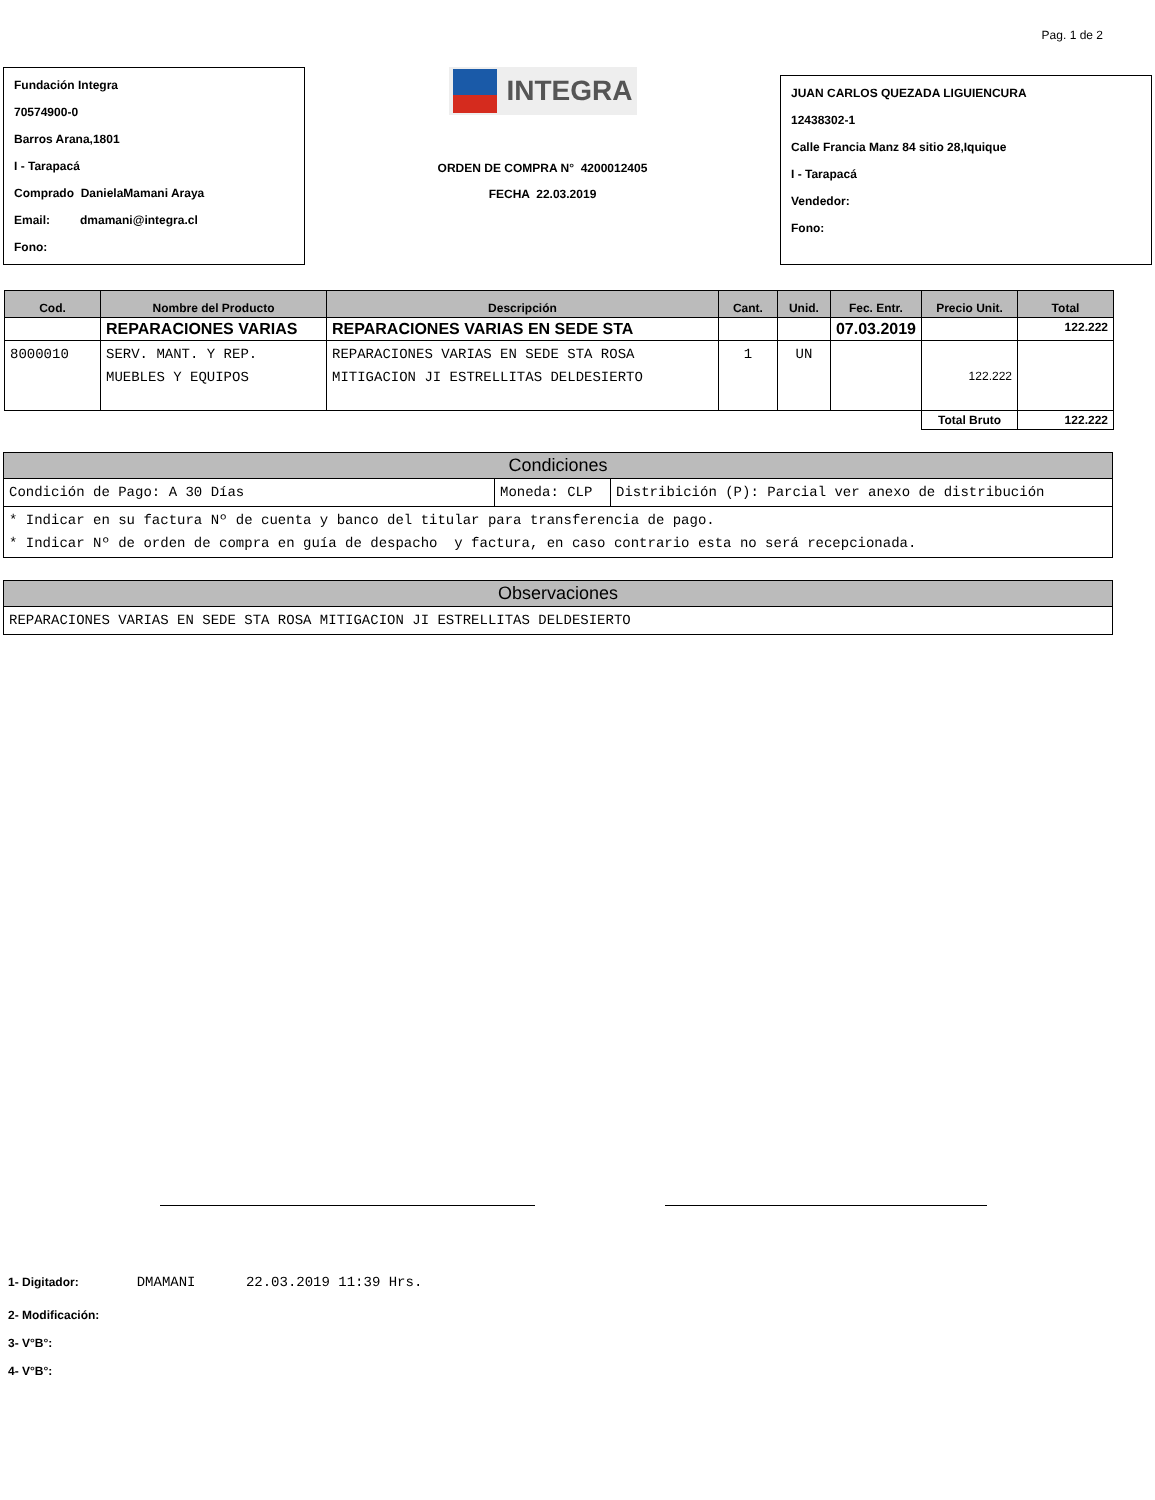Pag. 1 de 2
Fundación Integra
70574900-0
Barros Arana,1801
I - Tarapacá
Comprado DanielaMamani Araya
Email: dmamani@integra.cl
Fono:
INTEGRA
ORDEN DE COMPRA N° 4200012405
FECHA 22.03.2019
JUAN CARLOS QUEZADA LIGUIENCURA
12438302-1
Calle Francia Manz 84 sitio 28,Iquique
I - Tarapacá
Vendedor:
Fono:
| Cod. | Nombre del Producto | Descripción | Cant. | Unid. | Fec. Entr. | Precio Unit. | Total |
| --- | --- | --- | --- | --- | --- | --- | --- |
| | REPARACIONES VARIAS | REPARACIONES VARIAS EN SEDE STA | | | 07.03.2019 | | 122.222 |
| 8000010 | SERV. MANT. Y REP. MUEBLES Y EQUIPOS | REPARACIONES VARIAS EN SEDE STA ROSA MITIGACION JI ESTRELLITAS DELDESIERTO | 1 | UN | | 122.222 | |
| | | | | | | Total Bruto | 122.222 |
| Condiciones | | |
| Condición de Pago: A 30 Días | Moneda: CLP | Distribición (P): Parcial ver anexo de distribución |
| * Indicar en su factura Nº de cuenta y banco del titular para transferencia de pago. * Indicar Nº de orden de compra en guía de despacho y factura, en caso contrario esta no será recepcionada. | | |
| Observaciones |
| REPARACIONES VARIAS EN SEDE STA ROSA MITIGACION JI ESTRELLITAS DELDESIERTO |
1- Digitador: DMAMANI 22.03.2019 11:39 Hrs.
2- Modificación:
3- V°B°:
4- V°B°: